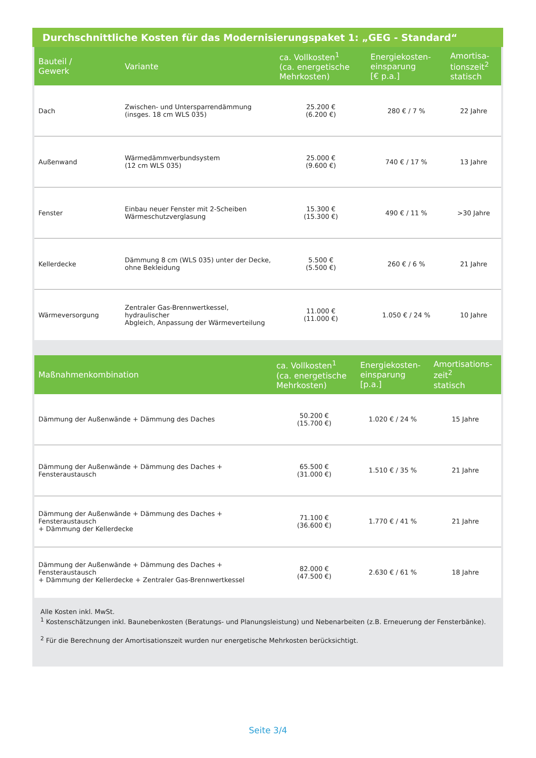Durchschnittliche Kosten für das Modernisierungspaket 1: „GEG - Standard“
| Bauteil / Gewerk | Variante | ca. Vollkosten<sup>1</sup> (ca. energetische Mehrkosten) | Energiekosten- einsparung [€ p.a.] | Amortisa- tionszeit<sup>2</sup> statisch |
| --- | --- | --- | --- | --- |
| Dach | Zwischen- und Untersparrendämmung (insges. 18 cm WLS 035) | 25.200 € (6.200 €) | 280 € / 7 % | 22 Jahre |
| Außenwand | Wärmedämmverbundsystem (12 cm WLS 035) | 25.000 € (9.600 €) | 740 € / 17 % | 13 Jahre |
| Fenster | Einbau neuer Fenster mit 2-Scheiben Wärmeschutzverglasung | 15.300 € (15.300 €) | 490 € / 11 % | >30 Jahre |
| Kellerdecke | Dämmung 8 cm (WLS 035) unter der Decke, ohne Bekleidung | 5.500 € (5.500 €) | 260 € / 6 % | 21 Jahre |
| Wärmeversorgung | Zentraler Gas-Brennwertkessel, hydraulischer Abgleich, Anpassung der Wärmeverteilung | 11.000 € (11.000 €) | 1.050 € / 24 % | 10 Jahre |
| Maßnahmenkombination | ca. Vollkosten<sup>1</sup> (ca. energetische Mehrkosten) | Energiekosten- einsparung [p.a.] | Amortisations- zeit<sup>2</sup> statisch |
| --- | --- | --- | --- |
| Dämmung der Außenwände + Dämmung des Daches | 50.200 € (15.700 €) | 1.020 € / 24 % | 15 Jahre |
| Dämmung der Außenwände + Dämmung des Daches + Fensteraustausch | 65.500 € (31.000 €) | 1.510 € / 35 % | 21 Jahre |
| Dämmung der Außenwände + Dämmung des Daches + Fensteraustausch + Dämmung der Kellerdecke | 71.100 € (36.600 €) | 1.770 € / 41 % | 21 Jahre |
| Dämmung der Außenwände + Dämmung des Daches + Fensteraustausch + Dämmung der Kellerdecke + Zentraler Gas-Brennwertkessel | 82.000 € (47.500 €) | 2.630 € / 61 % | 18 Jahre |
Alle Kosten inkl. MwSt.
<sup>1</sup> Kostenschätzungen inkl. Baunebenkosten (Beratungs- und Planungsleistung) und Nebenarbeiten (z.B. Erneuerung der Fensterbänke).
<sup>2</sup> Für die Berechnung der Amortisationszeit wurden nur energetische Mehrkosten berücksichtigt.
Seite 3/4